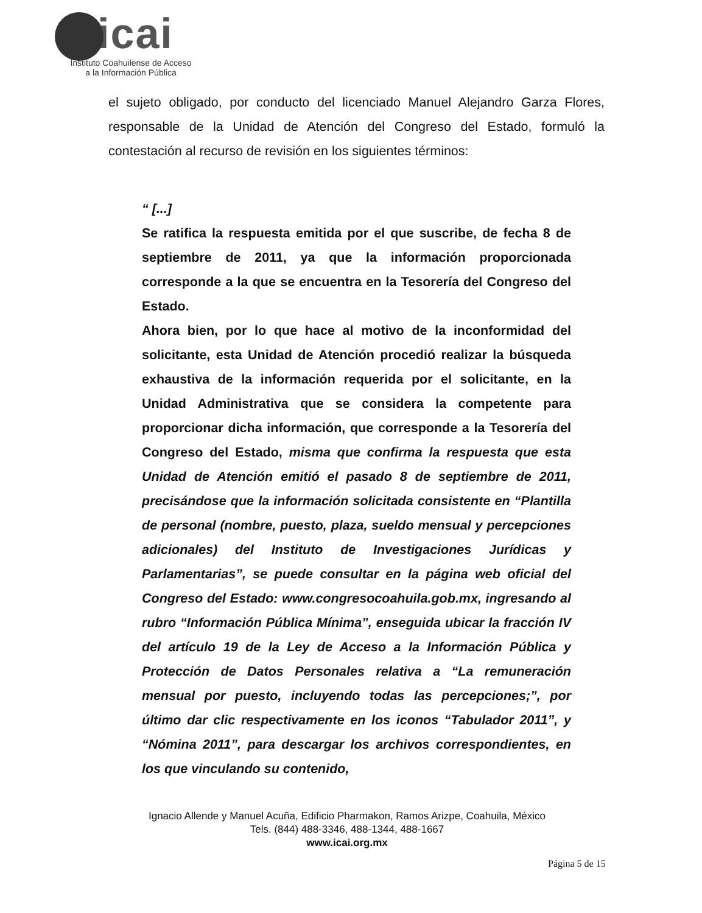icai
Instituto Coahuilense de Acceso
a la Información Pública
el sujeto obligado, por conducto del licenciado Manuel Alejandro Garza Flores, responsable de la Unidad de Atención del Congreso del Estado, formuló la contestación al recurso de revisión en los siguientes términos:
“ [...]
Se ratifica la respuesta emitida por el que suscribe, de fecha 8 de septiembre de 2011, ya que la información proporcionada corresponde a la que se encuentra en la Tesorería del Congreso del Estado.
Ahora bien, por lo que hace al motivo de la inconformidad del solicitante, esta Unidad de Atención procedió realizar la búsqueda exhaustiva de la información requerida por el solicitante, en la Unidad Administrativa que se considera la competente para proporcionar dicha información, que corresponde a la Tesorería del Congreso del Estado, misma que confirma la respuesta que esta Unidad de Atención emitió el pasado 8 de septiembre de 2011, precisándose que la información solicitada consistente en “Plantilla de personal (nombre, puesto, plaza, sueldo mensual y percepciones adicionales) del Instituto de Investigaciones Jurídicas y Parlamentarias”, se puede consultar en la página web oficial del Congreso del Estado: www.congresocoahuila.gob.mx, ingresando al rubro “Información Pública Mínima”, enseguida ubicar la fracción IV del artículo 19 de la Ley de Acceso a la Información Pública y Protección de Datos Personales relativa a “La remuneración mensual por puesto, incluyendo todas las percepciones;”, por último dar clic respectivamente en los iconos “Tabulador 2011”, y “Nómina 2011”, para descargar los archivos correspondientes, en los que vinculando su contenido,
Ignacio Allende y Manuel Acuña, Edificio Pharmakon, Ramos Arizpe, Coahuila, México
Tels. (844) 488-3346, 488-1344, 488-1667
www.icai.org.mx
Página 5 de 15